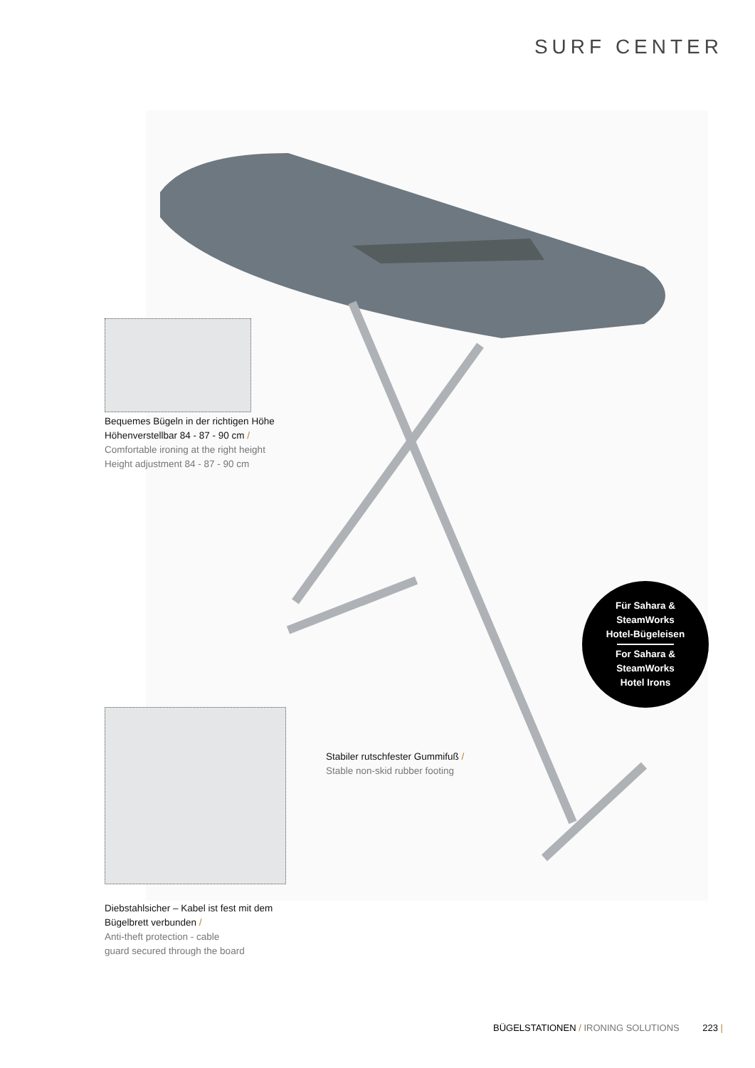SURF CENTER
Bequemes Bügeln in der richtigen Höhe
Höhenverstellbar 84 - 87 - 90 cm /
Comfortable ironing at the right height
Height adjustment 84 - 87 - 90 cm
Stabiler rutschfester Gummifuß /
Stable non-skid rubber footing
Für Sahara &
SteamWorks
Hotel-Bügeleisen
For Sahara &
SteamWorks
Hotel Irons
Diebstahlsicher – Kabel ist fest mit dem
Bügelbrett verbunden /
Anti-theft protection - cable
guard secured through the board
BÜGELSTATIONEN / IRONING SOLUTIONS 223 |